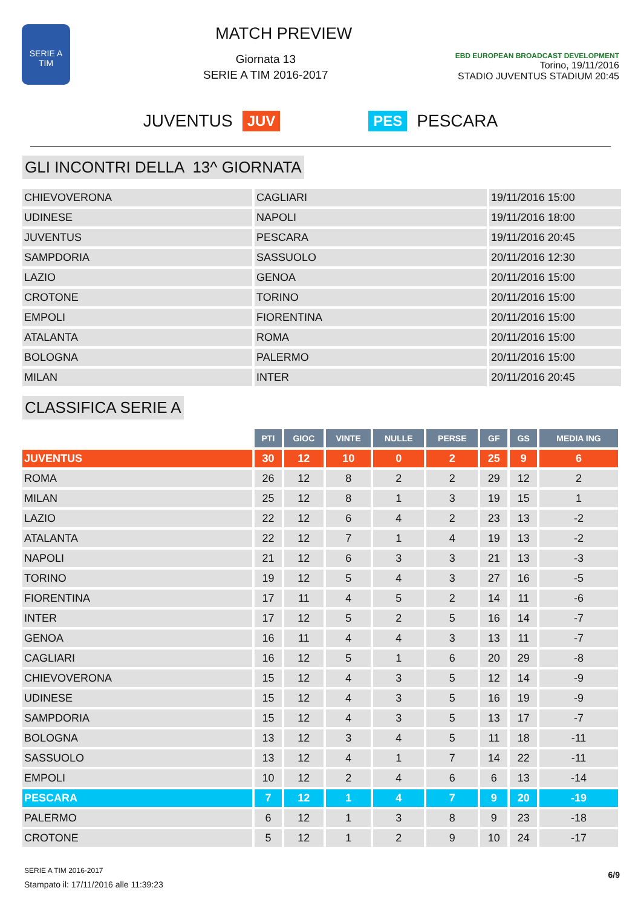SERIE A
TIM
MATCH PREVIEW
Giornata 13
SERIE A TIM 2016-2017
EBD EUROPEAN BROADCAST DEVELOPMENT
Torino, 19/11/2016
STADIO JUVENTUS STADIUM 20:45
JUVENTUS JUV PES PESCARA
GLI INCONTRI DELLA 13^ GIORNATA
| CHIEVOVERONA | CAGLIARI | 19/11/2016 15:00 |
| UDINESE | NAPOLI | 19/11/2016 18:00 |
| JUVENTUS | PESCARA | 19/11/2016 20:45 |
| SAMPDORIA | SASSUOLO | 20/11/2016 12:30 |
| LAZIO | GENOA | 20/11/2016 15:00 |
| CROTONE | TORINO | 20/11/2016 15:00 |
| EMPOLI | FIORENTINA | 20/11/2016 15:00 |
| ATALANTA | ROMA | 20/11/2016 15:00 |
| BOLOGNA | PALERMO | 20/11/2016 15:00 |
| MILAN | INTER | 20/11/2016 20:45 |
CLASSIFICA SERIE A
| | PTI | GIOC | VINTE | NULLE | PERSE | GF | GS | MEDIA ING |
| --- | --- | --- | --- | --- | --- | --- | --- | --- |
| JUVENTUS | 30 | 12 | 10 | 0 | 2 | 25 | 9 | 6 |
| ROMA | 26 | 12 | 8 | 2 | 2 | 29 | 12 | 2 |
| MILAN | 25 | 12 | 8 | 1 | 3 | 19 | 15 | 1 |
| LAZIO | 22 | 12 | 6 | 4 | 2 | 23 | 13 | -2 |
| ATALANTA | 22 | 12 | 7 | 1 | 4 | 19 | 13 | -2 |
| NAPOLI | 21 | 12 | 6 | 3 | 3 | 21 | 13 | -3 |
| TORINO | 19 | 12 | 5 | 4 | 3 | 27 | 16 | -5 |
| FIORENTINA | 17 | 11 | 4 | 5 | 2 | 14 | 11 | -6 |
| INTER | 17 | 12 | 5 | 2 | 5 | 16 | 14 | -7 |
| GENOA | 16 | 11 | 4 | 4 | 3 | 13 | 11 | -7 |
| CAGLIARI | 16 | 12 | 5 | 1 | 6 | 20 | 29 | -8 |
| CHIEVOVERONA | 15 | 12 | 4 | 3 | 5 | 12 | 14 | -9 |
| UDINESE | 15 | 12 | 4 | 3 | 5 | 16 | 19 | -9 |
| SAMPDORIA | 15 | 12 | 4 | 3 | 5 | 13 | 17 | -7 |
| BOLOGNA | 13 | 12 | 3 | 4 | 5 | 11 | 18 | -11 |
| SASSUOLO | 13 | 12 | 4 | 1 | 7 | 14 | 22 | -11 |
| EMPOLI | 10 | 12 | 2 | 4 | 6 | 6 | 13 | -14 |
| PESCARA | 7 | 12 | 1 | 4 | 7 | 9 | 20 | -19 |
| PALERMO | 6 | 12 | 1 | 3 | 8 | 9 | 23 | -18 |
| CROTONE | 5 | 12 | 1 | 2 | 9 | 10 | 24 | -17 |
SERIE A TIM 2016-2017
Stampato il: 17/11/2016 alle 11:39:23
6/9